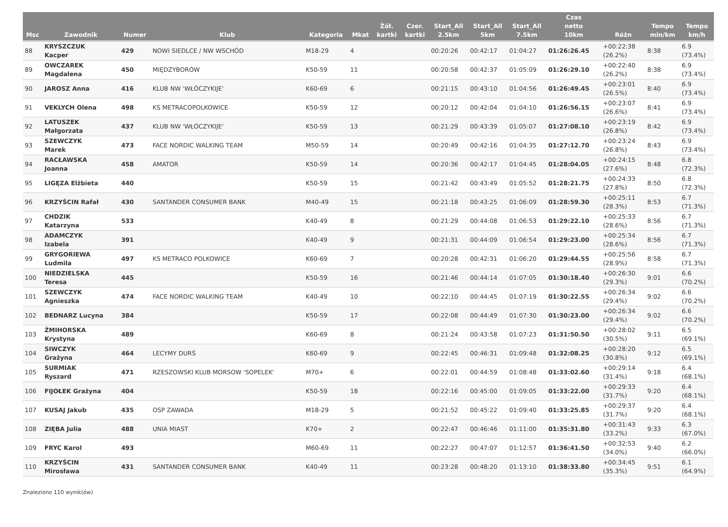| Msc | Zawodnik | Numer | Klub | Kategoria | Mkat | Żół. kartki | Czer. kartki | Start_All 2.5km | Start_All 5km | Start_All 7.5km | Czas netto 10km | Różn | Tempo min/km | Tempo km/h |
| --- | --- | --- | --- | --- | --- | --- | --- | --- | --- | --- | --- | --- | --- | --- |
| 88 | KRYSZCZUK Kacper | 429 | NOWI SIEDLCE / NW WSCHÓD | M18-29 | 4 | | | 00:20:26 | 00:42:17 | 01:04:27 | 01:26:26.45 | +00:22:38 (26.2%) | 8:38 | 6.9 (73.4%) |
| 89 | OWCZAREK Magdalena | 450 | MIĘDZYBORÓW | K50-59 | 11 | | | 00:20:58 | 00:42:37 | 01:05:09 | 01:26:29.10 | +00:22:40 (26.2%) | 8:38 | 6.9 (73.4%) |
| 90 | JAROSZ Anna | 416 | KLUB NW 'WŁÓCZYKIJE' | K60-69 | 6 | | | 00:21:15 | 00:43:10 | 01:04:56 | 01:26:49.45 | +00:23:01 (26.5%) | 8:40 | 6.9 (73.4%) |
| 91 | VEKLYCH Olena | 498 | KS METRACOPOLKOWICE | K50-59 | 12 | | | 00:20:12 | 00:42:04 | 01:04:10 | 01:26:56.15 | +00:23:07 (26.6%) | 8:41 | 6.9 (73.4%) |
| 92 | LATUSZEK Małgorzata | 437 | KLUB NW 'WŁÓCZYKIJE' | K50-59 | 13 | | | 00:21:29 | 00:43:39 | 01:05:07 | 01:27:08.10 | +00:23:19 (26.8%) | 8:42 | 6.9 (73.4%) |
| 93 | SZEWCZYK Marek | 473 | FACE NORDIC WALKING TEAM | M50-59 | 14 | | | 00:20:49 | 00:42:16 | 01:04:35 | 01:27:12.70 | +00:23:24 (26.8%) | 8:43 | 6.9 (73.4%) |
| 94 | RACŁAWSKA Joanna | 458 | AMATOR | K50-59 | 14 | | | 00:20:36 | 00:42:17 | 01:04:45 | 01:28:04.05 | +00:24:15 (27.6%) | 8:48 | 6.8 (72.3%) |
| 95 | LIGĘZA Elżbieta | 440 | | K50-59 | 15 | | | 00:21:42 | 00:43:49 | 01:05:52 | 01:28:21.75 | +00:24:33 (27.8%) | 8:50 | 6.8 (72.3%) |
| 96 | KRZYŚCIN Rafał | 430 | SANTANDER CONSUMER BANK | M40-49 | 15 | | | 00:21:18 | 00:43:25 | 01:06:09 | 01:28:59.30 | +00:25:11 (28.3%) | 8:53 | 6.7 (71.3%) |
| 97 | CHDZIK Katarzyna | 533 | | K40-49 | 8 | | | 00:21:29 | 00:44:08 | 01:06:53 | 01:29:22.10 | +00:25:33 (28.6%) | 8:56 | 6.7 (71.3%) |
| 98 | ADAMCZYK Izabela | 391 | | K40-49 | 9 | | | 00:21:31 | 00:44:09 | 01:06:54 | 01:29:23.00 | +00:25:34 (28.6%) | 8:56 | 6.7 (71.3%) |
| 99 | GRYGORIEWA Ludmila | 497 | KS METRACO POLKOWICE | K60-69 | 7 | | | 00:20:28 | 00:42:31 | 01:06:20 | 01:29:44.55 | +00:25:56 (28.9%) | 8:58 | 6.7 (71.3%) |
| 100 | NIEDZIELSKA Teresa | 445 | | K50-59 | 16 | | | 00:21:46 | 00:44:14 | 01:07:05 | 01:30:18.40 | +00:26:30 (29.3%) | 9:01 | 6.6 (70.2%) |
| 101 | SZEWCZYK Agnieszka | 474 | FACE NORDIC WALKING TEAM | K40-49 | 10 | | | 00:22:10 | 00:44:45 | 01:07:19 | 01:30:22.55 | +00:26:34 (29.4%) | 9:02 | 6.6 (70.2%) |
| 102 | BEDNARZ Lucyna | 384 | | K50-59 | 17 | | | 00:22:08 | 00:44:49 | 01:07:30 | 01:30:23.00 | +00:26:34 (29.4%) | 9:02 | 6.6 (70.2%) |
| 103 | ŻMIHORSKA Krystyna | 489 | | K60-69 | 8 | | | 00:21:24 | 00:43:58 | 01:07:23 | 01:31:50.50 | +00:28:02 (30.5%) | 9:11 | 6.5 (69.1%) |
| 104 | SIWCZYK Grażyna | 464 | LECYMY DURŚ | K60-69 | 9 | | | 00:22:45 | 00:46:31 | 01:09:48 | 01:32:08.25 | +00:28:20 (30.8%) | 9:12 | 6.5 (69.1%) |
| 105 | SURMIAK Ryszard | 471 | RZESZOWSKI KLUB MORSOW 'SOPELEK' | M70+ | 6 | | | 00:22:01 | 00:44:59 | 01:08:48 | 01:33:02.60 | +00:29:14 (31.4%) | 9:18 | 6.4 (68.1%) |
| 106 | FIJOŁEK Grażyna | 404 | | K50-59 | 18 | | | 00:22:16 | 00:45:00 | 01:09:05 | 01:33:22.00 | +00:29:33 (31.7%) | 9:20 | 6.4 (68.1%) |
| 107 | KUSAJ Jakub | 435 | OSP ZAWADA | M18-29 | 5 | | | 00:21:52 | 00:45:22 | 01:09:40 | 01:33:25.85 | +00:29:37 (31.7%) | 9:20 | 6.4 (68.1%) |
| 108 | ZIĘBA Julia | 488 | UNIA MIAST | K70+ | 2 | | | 00:22:47 | 00:46:46 | 01:11:00 | 01:35:31.80 | +00:31:43 (33.2%) | 9:33 | 6.3 (67.0%) |
| 109 | FRYC Karol | 493 | | M60-69 | 11 | | | 00:22:27 | 00:47:07 | 01:12:57 | 01:36:41.50 | +00:32:53 (34.0%) | 9:40 | 6.2 (66.0%) |
| 110 | KRZYŚCIN Mirosława | 431 | SANTANDER CONSUMER BANK | K40-49 | 11 | | | 00:23:28 | 00:48:20 | 01:13:10 | 01:38:33.80 | +00:34:45 (35.3%) | 9:51 | 6.1 (64.9%) |
Znaleziono 110 wynik(ów)